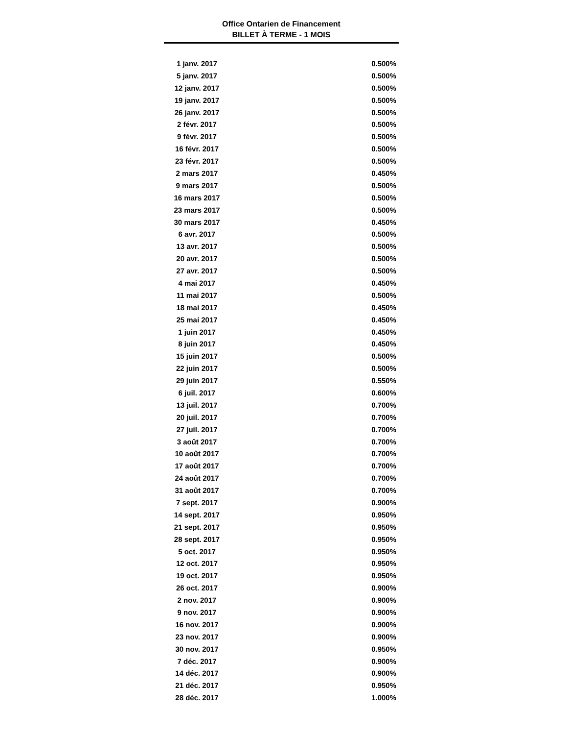Office Ontarien de Financement
BILLET À TERME - 1 MOIS
| 1 janv. 2017 | 0.500% |
| 5 janv. 2017 | 0.500% |
| 12 janv. 2017 | 0.500% |
| 19 janv. 2017 | 0.500% |
| 26 janv. 2017 | 0.500% |
| 2 févr. 2017 | 0.500% |
| 9 févr. 2017 | 0.500% |
| 16 févr. 2017 | 0.500% |
| 23 févr. 2017 | 0.500% |
| 2 mars 2017 | 0.450% |
| 9 mars 2017 | 0.500% |
| 16 mars 2017 | 0.500% |
| 23 mars 2017 | 0.500% |
| 30 mars 2017 | 0.450% |
| 6 avr. 2017 | 0.500% |
| 13 avr. 2017 | 0.500% |
| 20 avr. 2017 | 0.500% |
| 27 avr. 2017 | 0.500% |
| 4 mai 2017 | 0.450% |
| 11 mai 2017 | 0.500% |
| 18 mai 2017 | 0.450% |
| 25 mai 2017 | 0.450% |
| 1 juin 2017 | 0.450% |
| 8 juin 2017 | 0.450% |
| 15 juin 2017 | 0.500% |
| 22 juin 2017 | 0.500% |
| 29 juin 2017 | 0.550% |
| 6 juil. 2017 | 0.600% |
| 13 juil. 2017 | 0.700% |
| 20 juil. 2017 | 0.700% |
| 27 juil. 2017 | 0.700% |
| 3 août 2017 | 0.700% |
| 10 août 2017 | 0.700% |
| 17 août 2017 | 0.700% |
| 24 août 2017 | 0.700% |
| 31 août 2017 | 0.700% |
| 7 sept. 2017 | 0.900% |
| 14 sept. 2017 | 0.950% |
| 21 sept. 2017 | 0.950% |
| 28 sept. 2017 | 0.950% |
| 5 oct. 2017 | 0.950% |
| 12 oct. 2017 | 0.950% |
| 19 oct. 2017 | 0.950% |
| 26 oct. 2017 | 0.900% |
| 2 nov. 2017 | 0.900% |
| 9 nov. 2017 | 0.900% |
| 16 nov. 2017 | 0.900% |
| 23 nov. 2017 | 0.900% |
| 30 nov. 2017 | 0.950% |
| 7 déc. 2017 | 0.900% |
| 14 déc. 2017 | 0.900% |
| 21 déc. 2017 | 0.950% |
| 28 déc. 2017 | 1.000% |